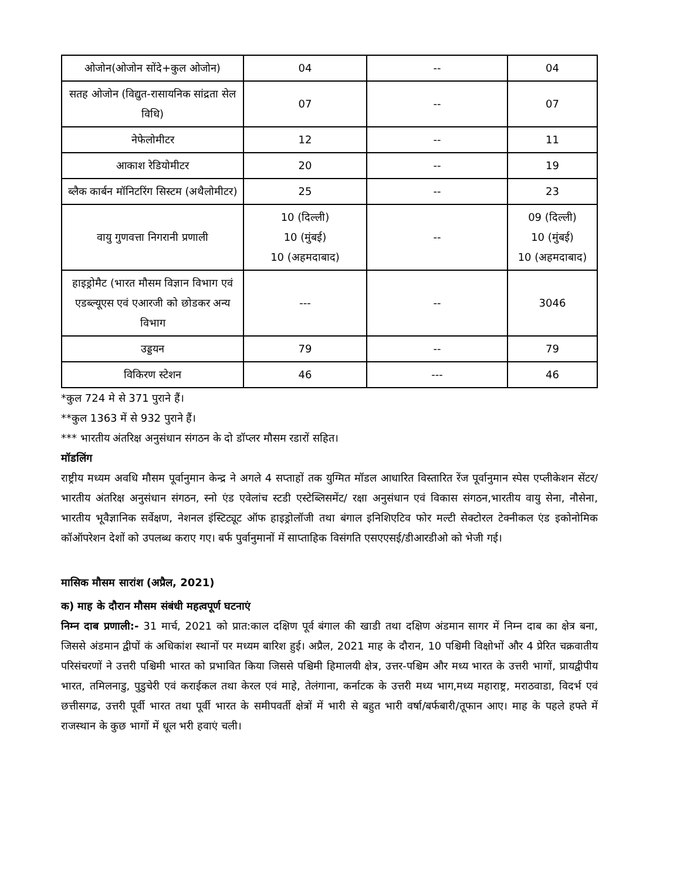| ओजोन(ओजोन सोंदे+कुल ओजोन) | 04 | -- | 04 |
| सतह ओजोन (विद्युत-रासायनिक सांद्रता सेल विधि) | 07 | -- | 07 |
| नेफेलोमीटर | 12 | -- | 11 |
| आकाश रेडियोमीटर | 20 | -- | 19 |
| ब्लैक कार्बन मॉनिटरिंग सिस्टम (अथैलोमीटर) | 25 | -- | 23 |
| वायु गुणवत्ता निगरानी प्रणाली | 10 (दिल्ली) 10 (मुंबई) 10 (अहमदाबाद) | -- | 09 (दिल्ली) 10 (मुंबई) 10 (अहमदाबाद) |
| हाइड्रोमैट (भारत मौसम विज्ञान विभाग एवं एडब्ल्यूएस एवं एआरजी को छोडकर अन्य विभाग | --- | -- | 3046 |
| उड्डयन | 79 | -- | 79 |
| विकिरण स्टेशन | 46 | --- | 46 |
*कुल 724 मे से 371 पुराने हैं।
**कुल 1363 में से 932 पुराने हैं।
*** भारतीय अंतरिक्ष अनुसंधान संगठन के दो डॉप्लर मौसम रडारों सहित।
मॉडलिंग
राष्ट्रीय मध्यम अवधि मौसम पूर्वानुमान केन्द्र ने अगले 4 सप्ताहों तक युग्मित मॉडल आधारित विस्तारित रेंज पूर्वानुमान स्पेस एप्लीकेशन सेंटर/भारतीय अंतरिक्ष अनुसंधान संगठन, स्नो एंड एवेलांच स्टडी एस्टेब्लिसमेंट/ रक्षा अनुसंधान एवं विकास संगठन,भारतीय वायु सेना, नौसेना, भारतीय भूवैज्ञानिक सर्वेक्षण, नेशनल इंस्टिट्यूट ऑफ हाइड्रोलॉजी तथा बंगाल इनिशिएटिव फोर मल्टी सेक्टोरल टेक्नीकल एंड इकोनोमिक कॉऑपरेशन देशों को उपलब्ध कराए गए। बर्फ पुर्वानुमानों में साप्ताहिक विसंगति एसएएसई/डीआरडीओ को भेजी गई।
मासिक मौसम सारांश (अप्रैल, 2021)
क) माह के दौरान मौसम संबंधी महत्वपूर्ण घटनाएं
निम्न दाब प्रणाली:- 31 मार्च, 2021 को प्रात:काल दक्षिण पूर्व बंगाल की खाडी तथा दक्षिण अंडमान सागर में निम्न दाब का क्षेत्र बना, जिससे अंडमान द्वीपों कं अधिकांश स्थानों पर मध्यम बारिश हुई। अप्रैल, 2021 माह के दौरान, 10 पश्चिमी विक्षोभों और 4 प्रेरित चक्रवातीय परिसंचरणों ने उत्तरी पश्चिमी भारत को प्रभावित किया जिससे पश्चिमी हिमालयी क्षेत्र, उत्तर-पश्चिम और मध्य भारत के उत्तरी भागों, प्रायद्वीपीय भारत, तमिलनाडु, पुडुचेरी एवं कराईकल तथा केरल एवं माहे, तेलंगाना, कर्नाटक के उत्तरी मध्य भाग,मध्य महाराष्ट्र, मराठवाडा, विदर्भ एवं छत्तीसगढ, उत्तरी पूर्वी भारत तथा पूर्वी भारत के समीपवर्ती क्षेत्रों में भारी से बहुत भारी वर्षा/बर्फबारी/तूफान आए। माह के पहले हफ्ते में राजस्थान के कुछ भागों में धूल भरी हवाएं चली।